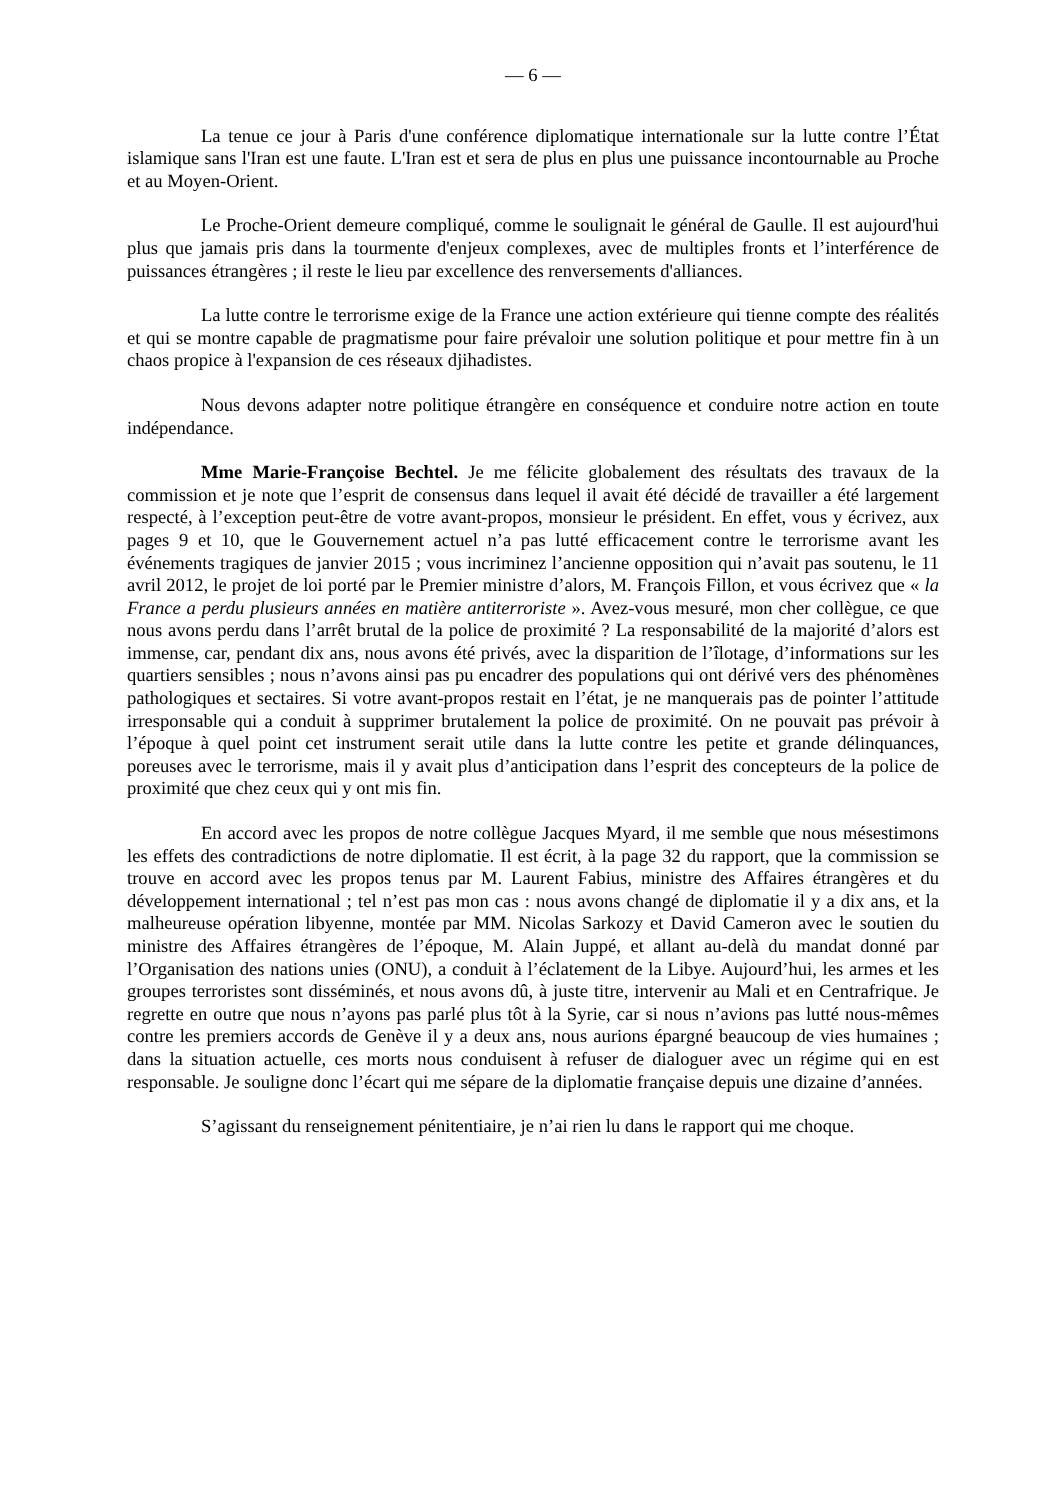— 6 —
La tenue ce jour à Paris d'une conférence diplomatique internationale sur la lutte contre l’État islamique sans l'Iran est une faute. L'Iran est et sera de plus en plus une puissance incontournable au Proche et au Moyen-Orient.
Le Proche-Orient demeure compliqué, comme le soulignait le général de Gaulle. Il est aujourd'hui plus que jamais pris dans la tourmente d'enjeux complexes, avec de multiples fronts et l’interférence de puissances étrangères ; il reste le lieu par excellence des renversements d'alliances.
La lutte contre le terrorisme exige de la France une action extérieure qui tienne compte des réalités et qui se montre capable de pragmatisme pour faire prévaloir une solution politique et pour mettre fin à un chaos propice à l'expansion de ces réseaux djihadistes.
Nous devons adapter notre politique étrangère en conséquence et conduire notre action en toute indépendance.
Mme Marie-Françoise Bechtel. Je me félicite globalement des résultats des travaux de la commission et je note que l’esprit de consensus dans lequel il avait été décidé de travailler a été largement respecté, à l’exception peut-être de votre avant-propos, monsieur le président. En effet, vous y écrivez, aux pages 9 et 10, que le Gouvernement actuel n’a pas lutté efficacement contre le terrorisme avant les événements tragiques de janvier 2015 ; vous incriminez l’ancienne opposition qui n’avait pas soutenu, le 11 avril 2012, le projet de loi porté par le Premier ministre d’alors, M. François Fillon, et vous écrivez que « la France a perdu plusieurs années en matière antiterroriste ». Avez-vous mesuré, mon cher collègue, ce que nous avons perdu dans l’arrêt brutal de la police de proximité ? La responsabilité de la majorité d’alors est immense, car, pendant dix ans, nous avons été privés, avec la disparition de l’îlotage, d’informations sur les quartiers sensibles ; nous n’avons ainsi pas pu encadrer des populations qui ont dérivé vers des phénomènes pathologiques et sectaires. Si votre avant-propos restait en l’état, je ne manquerais pas de pointer l’attitude irresponsable qui a conduit à supprimer brutalement la police de proximité. On ne pouvait pas prévoir à l’époque à quel point cet instrument serait utile dans la lutte contre les petite et grande délinquances, poreuses avec le terrorisme, mais il y avait plus d’anticipation dans l’esprit des concepteurs de la police de proximité que chez ceux qui y ont mis fin.
En accord avec les propos de notre collègue Jacques Myard, il me semble que nous mésestimons les effets des contradictions de notre diplomatie. Il est écrit, à la page 32 du rapport, que la commission se trouve en accord avec les propos tenus par M. Laurent Fabius, ministre des Affaires étrangères et du développement international ; tel n’est pas mon cas : nous avons changé de diplomatie il y a dix ans, et la malheureuse opération libyenne, montée par MM. Nicolas Sarkozy et David Cameron avec le soutien du ministre des Affaires étrangères de l’époque, M. Alain Juppé, et allant au-delà du mandat donné par l’Organisation des nations unies (ONU), a conduit à l’éclatement de la Libye. Aujourd’hui, les armes et les groupes terroristes sont disséminés, et nous avons dû, à juste titre, intervenir au Mali et en Centrafrique. Je regrette en outre que nous n’ayons pas parlé plus tôt à la Syrie, car si nous n’avions pas lutté nous-mêmes contre les premiers accords de Genève il y a deux ans, nous aurions épargné beaucoup de vies humaines ; dans la situation actuelle, ces morts nous conduisent à refuser de dialoguer avec un régime qui en est responsable. Je souligne donc l’écart qui me sépare de la diplomatie française depuis une dizaine d’années.
S’agissant du renseignement pénitentiaire, je n’ai rien lu dans le rapport qui me choque.